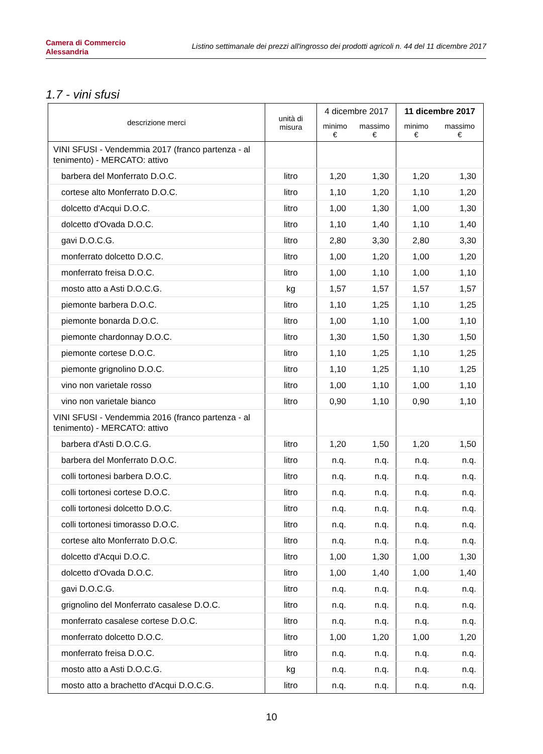Camera di Commercio
Alessandria
Listino settimanale dei prezzi all'ingrosso dei prodotti agricoli n. 44 del 11 dicembre 2017
1.7 - vini sfusi
| descrizione merci | unità di misura | 4 dicembre 2017 | | 11 dicembre 2017 | |
| --- | --- | --- | --- | --- | --- |
| | | minimo € | massimo € | minimo € | massimo € |
| VINI SFUSI - Vendemmia 2017 (franco partenza - al tenimento) - MERCATO: attivo | | | | | |
| barbera del Monferrato D.O.C. | litro | 1,20 | 1,30 | 1,20 | 1,30 |
| cortese alto Monferrato D.O.C. | litro | 1,10 | 1,20 | 1,10 | 1,20 |
| dolcetto d'Acqui D.O.C. | litro | 1,00 | 1,30 | 1,00 | 1,30 |
| dolcetto d'Ovada D.O.C. | litro | 1,10 | 1,40 | 1,10 | 1,40 |
| gavi D.O.C.G. | litro | 2,80 | 3,30 | 2,80 | 3,30 |
| monferrato dolcetto D.O.C. | litro | 1,00 | 1,20 | 1,00 | 1,20 |
| monferrato freisa D.O.C. | litro | 1,00 | 1,10 | 1,00 | 1,10 |
| mosto atto a Asti D.O.C.G. | kg | 1,57 | 1,57 | 1,57 | 1,57 |
| piemonte barbera D.O.C. | litro | 1,10 | 1,25 | 1,10 | 1,25 |
| piemonte bonarda D.O.C. | litro | 1,00 | 1,10 | 1,00 | 1,10 |
| piemonte chardonnay D.O.C. | litro | 1,30 | 1,50 | 1,30 | 1,50 |
| piemonte cortese D.O.C. | litro | 1,10 | 1,25 | 1,10 | 1,25 |
| piemonte grignolino D.O.C. | litro | 1,10 | 1,25 | 1,10 | 1,25 |
| vino non varietale rosso | litro | 1,00 | 1,10 | 1,00 | 1,10 |
| vino non varietale bianco | litro | 0,90 | 1,10 | 0,90 | 1,10 |
| VINI SFUSI - Vendemmia 2016 (franco partenza - al tenimento) - MERCATO: attivo | | | | | |
| barbera d'Asti D.O.C.G. | litro | 1,20 | 1,50 | 1,20 | 1,50 |
| barbera del Monferrato D.O.C. | litro | n.q. | n.q. | n.q. | n.q. |
| colli tortonesi barbera D.O.C. | litro | n.q. | n.q. | n.q. | n.q. |
| colli tortonesi cortese D.O.C. | litro | n.q. | n.q. | n.q. | n.q. |
| colli tortonesi dolcetto D.O.C. | litro | n.q. | n.q. | n.q. | n.q. |
| colli tortonesi timorasso D.O.C. | litro | n.q. | n.q. | n.q. | n.q. |
| cortese alto Monferrato D.O.C. | litro | n.q. | n.q. | n.q. | n.q. |
| dolcetto d'Acqui D.O.C. | litro | 1,00 | 1,30 | 1,00 | 1,30 |
| dolcetto d'Ovada D.O.C. | litro | 1,00 | 1,40 | 1,00 | 1,40 |
| gavi D.O.C.G. | litro | n.q. | n.q. | n.q. | n.q. |
| grignolino del Monferrato casalese D.O.C. | litro | n.q. | n.q. | n.q. | n.q. |
| monferrato casalese cortese D.O.C. | litro | n.q. | n.q. | n.q. | n.q. |
| monferrato dolcetto D.O.C. | litro | 1,00 | 1,20 | 1,00 | 1,20 |
| monferrato freisa D.O.C. | litro | n.q. | n.q. | n.q. | n.q. |
| mosto atto a Asti D.O.C.G. | kg | n.q. | n.q. | n.q. | n.q. |
| mosto atto a brachetto d'Acqui D.O.C.G. | litro | n.q. | n.q. | n.q. | n.q. |
10